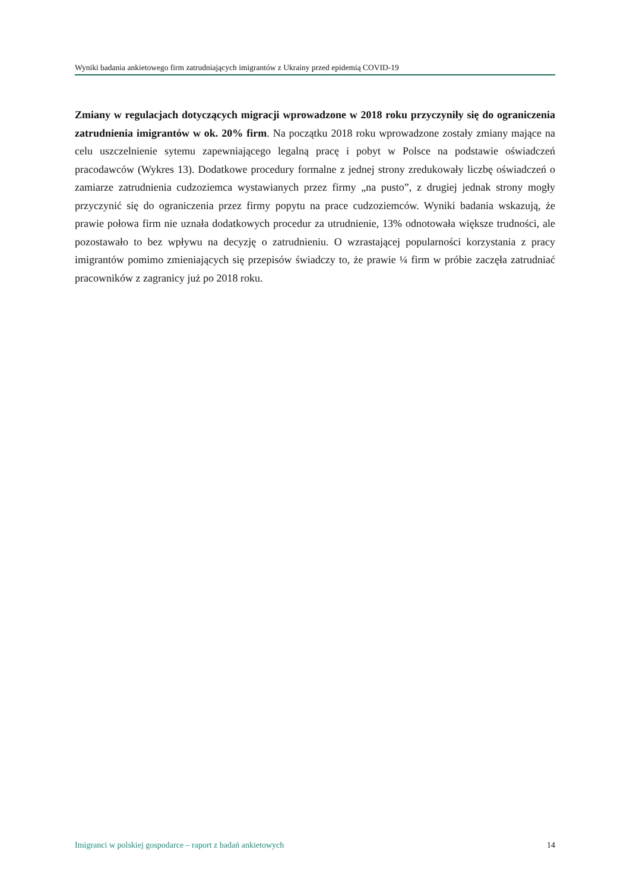Wyniki badania ankietowego firm zatrudniających imigrantów z Ukrainy przed epidemią COVID-19
Zmiany w regulacjach dotyczących migracji wprowadzone w 2018 roku przyczyniły się do ograniczenia zatrudnienia imigrantów w ok. 20% firm. Na początku 2018 roku wprowadzone zostały zmiany mające na celu uszczelnienie sytemu zapewniającego legalną pracę i pobyt w Polsce na podstawie oświadczeń pracodawców (Wykres 13). Dodatkowe procedury formalne z jednej strony zredukowały liczbę oświadczeń o zamiarze zatrudnienia cudzoziemca wystawianych przez firmy „na pusto”, z drugiej jednak strony mogły przyczynić się do ograniczenia przez firmy popytu na prace cudzoziemców. Wyniki badania wskazują, że prawie połowa firm nie uznała dodatkowych procedur za utrudnienie, 13% odnotowała większe trudności, ale pozostawało to bez wpływu na decyzję o zatrudnieniu. O wzrastającej popularności korzystania z pracy imigrantów pomimo zmieniających się przepisów świadczy to, że prawie ¼ firm w próbie zaczęła zatrudniać pracowników z zagranicy już po 2018 roku.
Imigranci w polskiej gospodarce – raport z badań ankietowych 14